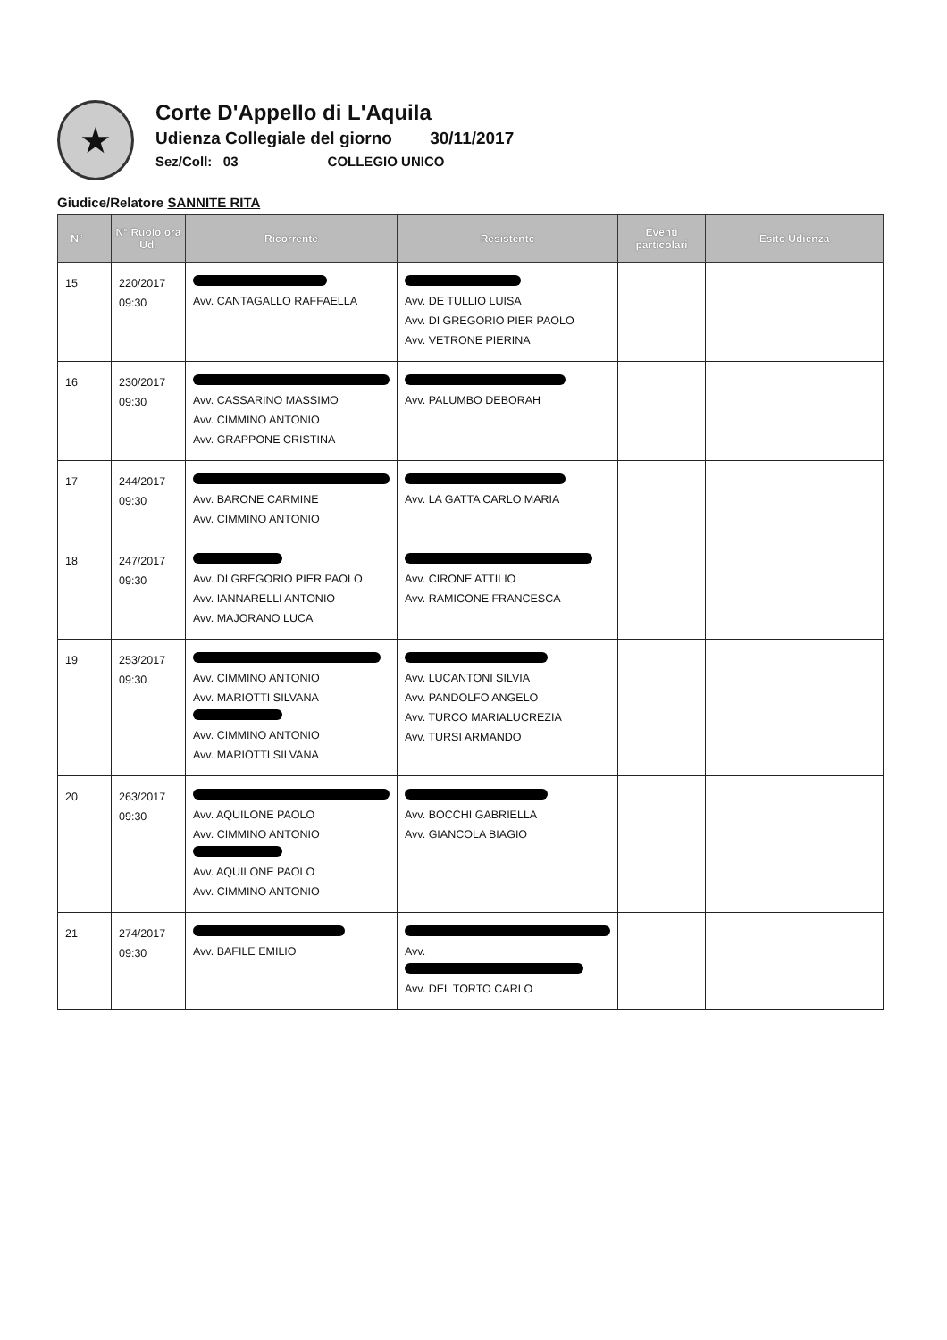★
Corte D'Appello di L'Aquila
Udienza Collegiale del giorno 30/11/2017
Sez/Coll: 03 COLLEGIO UNICO
Giudice/Relatore SANNITE RITA
| N° | | N° Ruolo ora Ud. | Ricorrente | Resistente | Eventi particolari | Esito Udienza |
| --- | --- | --- | --- | --- | --- | --- |
| 15 | | 220/2017 09:30 | Avv. CANTAGALLO RAFFAELLA | Avv. DE TULLIO LUISA Avv. DI GREGORIO PIER PAOLO Avv. VETRONE PIERINA | | |
| 16 | | 230/2017 09:30 | Avv. CASSARINO MASSIMO Avv. CIMMINO ANTONIO Avv. GRAPPONE CRISTINA | Avv. PALUMBO DEBORAH | | |
| 17 | | 244/2017 09:30 | Avv. BARONE CARMINE Avv. CIMMINO ANTONIO | Avv. LA GATTA CARLO MARIA | | |
| 18 | | 247/2017 09:30 | Avv. DI GREGORIO PIER PAOLO Avv. IANNARELLI ANTONIO Avv. MAJORANO LUCA | Avv. CIRONE ATTILIO Avv. RAMICONE FRANCESCA | | |
| 19 | | 253/2017 09:30 | Avv. CIMMINO ANTONIO Avv. MARIOTTI SILVANA Avv. CIMMINO ANTONIO Avv. MARIOTTI SILVANA | Avv. LUCANTONI SILVIA Avv. PANDOLFO ANGELO Avv. TURCO MARIALUCREZIA Avv. TURSI ARMANDO | | |
| 20 | | 263/2017 09:30 | Avv. AQUILONE PAOLO Avv. CIMMINO ANTONIO Avv. AQUILONE PAOLO Avv. CIMMINO ANTONIO | Avv. BOCCHI GABRIELLA Avv. GIANCOLA BIAGIO | | |
| 21 | | 274/2017 09:30 | Avv. BAFILE EMILIO | Avv. Avv. DEL TORTO CARLO | | |